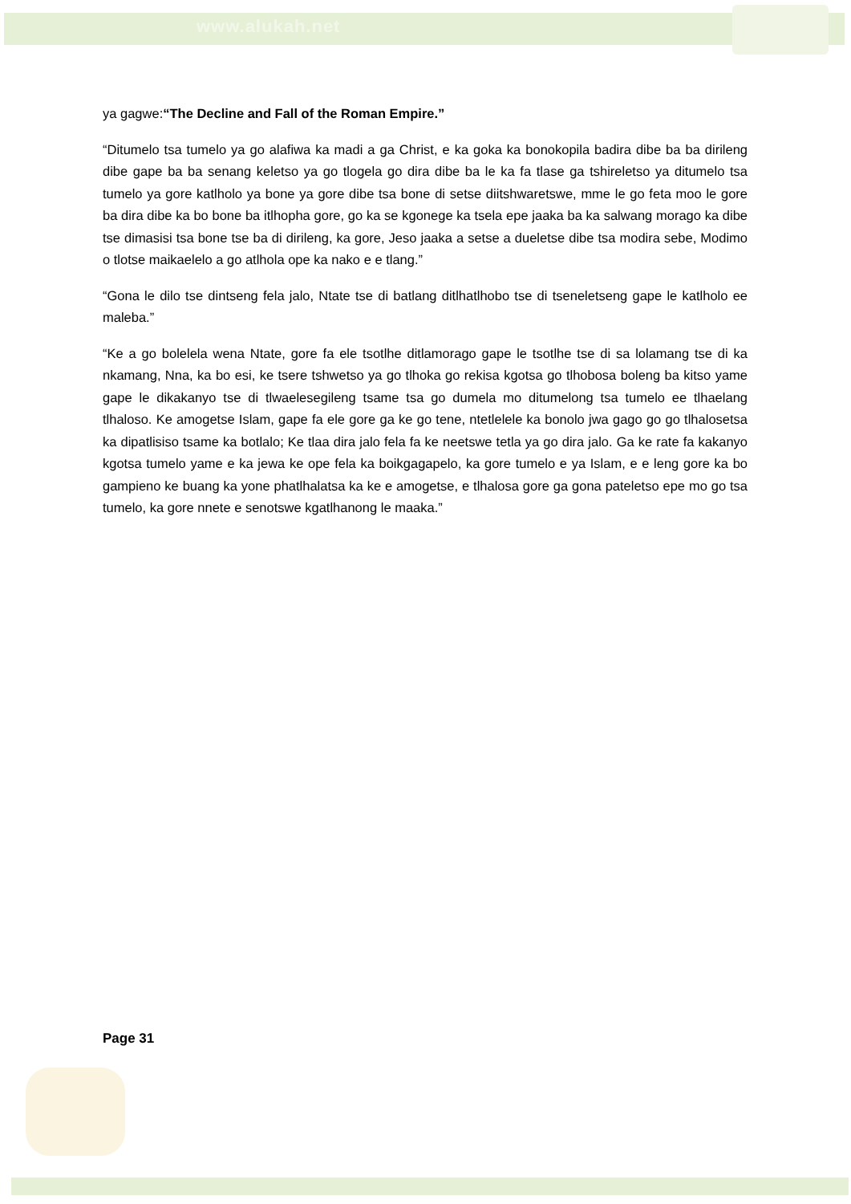www.alukah.net
ya gagwe:“The Decline and Fall of the Roman Empire.”
“Ditumelo tsa tumelo ya go alafiwa ka madi a ga Christ, e ka goka ka bonokopila badira dibe ba ba dirileng dibe gape ba ba senang keletso ya go tlogela go dira dibe ba le ka fa tlase ga tshireletso ya ditumelo tsa tumelo ya gore katlholo ya bone ya gore dibe tsa bone di setse diitshwaretswe, mme le go feta moo le gore ba dira dibe ka bo bone ba itlhopha gore, go ka se kgonege ka tsela epe jaaka ba ka salwang morago ka dibe tse dimasisi tsa bone tse ba di dirileng, ka gore, Jeso jaaka a setse a dueletse dibe tsa modira sebe, Modimo o tlotse maikaelelo a go atlhola ope ka nako e e tlang.”
“Gona le dilo tse dintseng fela jalo, Ntate tse di batlang ditlhatlhobo tse di tseneletseng gape le katlholo ee maleba.”
“Ke a go bolelela wena Ntate, gore fa ele tsotlhe ditlamorago gape le tsotlhe tse di sa lolamang tse di ka nkamang, Nna, ka bo esi, ke tsere tshwetso ya go tlhoka go rekisa kgotsa go tlhobosa boleng ba kitso yame gape le dikakanyo tse di tlwaelesegileng tsame tsa go dumela mo ditumelong tsa tumelo ee tlhaelang tlhaloso. Ke amogetse Islam, gape fa ele gore ga ke go tene, ntetlelele ka bonolo jwa gago go go tlhalosetsa ka dipatlisiso tsame ka botlalo; Ke tlaa dira jalo fela fa ke neetswe tetla ya go dira jalo. Ga ke rate fa kakanyo kgotsa tumelo yame e ka jewa ke ope fela ka boikgagapelo, ka gore tumelo e ya Islam, e e leng gore ka bo gampieno ke buang ka yone phatlhalatsa ka ke e amogetse, e tlhalosa gore ga gona pateletso epe mo go tsa tumelo, ka gore nnete e senotswe kgatlhanong le maaka.”
Page 31